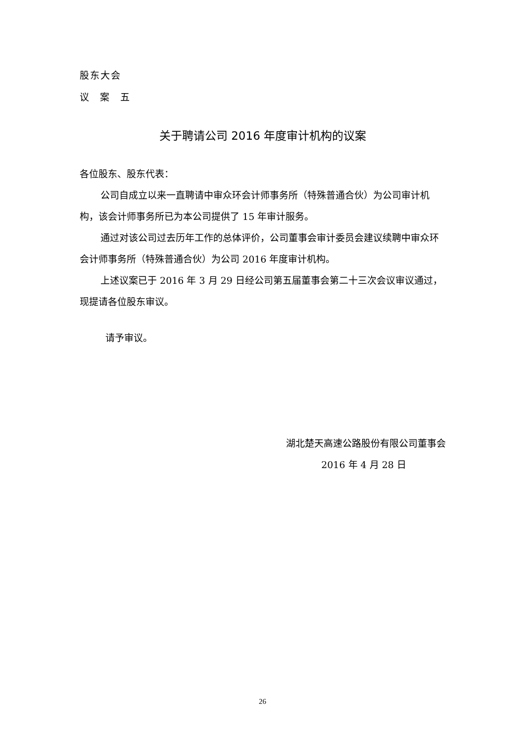股东大会
议 案 五
关于聘请公司 2016 年度审计机构的议案
各位股东、股东代表：
公司自成立以来一直聘请中审众环会计师事务所（特殊普通合伙）为公司审计机构，该会计师事务所已为本公司提供了 15 年审计服务。
通过对该公司过去历年工作的总体评价，公司董事会审计委员会建议续聘中审众环会计师事务所（特殊普通合伙）为公司 2016 年度审计机构。
上述议案已于 2016 年 3 月 29 日经公司第五届董事会第二十三次会议审议通过，现提请各位股东审议。
请予审议。
湖北楚天高速公路股份有限公司董事会
2016 年 4 月 28 日
26